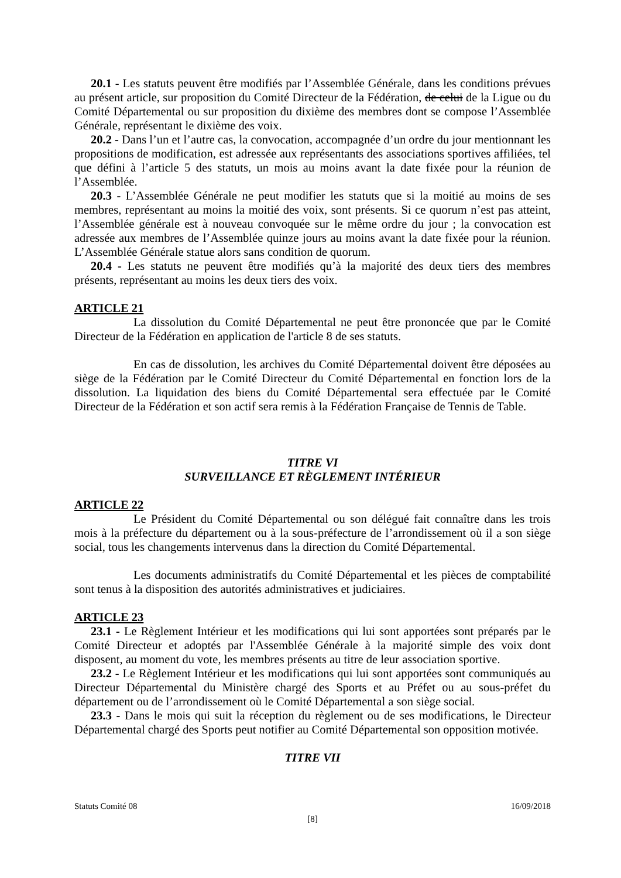20.1 - Les statuts peuvent être modifiés par l’Assemblée Générale, dans les conditions prévues au présent article, sur proposition du Comité Directeur de la Fédération, de celui de la Ligue ou du Comité Départemental ou sur proposition du dixième des membres dont se compose l’Assemblée Générale, représentant le dixième des voix.
20.2 - Dans l’un et l’autre cas, la convocation, accompagnée d’un ordre du jour mentionnant les propositions de modification, est adressée aux représentants des associations sportives affiliées, tel que défini à l’article 5 des statuts, un mois au moins avant la date fixée pour la réunion de l’Assemblée.
20.3 - L’Assemblée Générale ne peut modifier les statuts que si la moitié au moins de ses membres, représentant au moins la moitié des voix, sont présents. Si ce quorum n’est pas atteint, l’Assemblée générale est à nouveau convoquée sur le même ordre du jour ; la convocation est adressée aux membres de l’Assemblée quinze jours au moins avant la date fixée pour la réunion. L’Assemblée Générale statue alors sans condition de quorum.
20.4 - Les statuts ne peuvent être modifiés qu’à la majorité des deux tiers des membres présents, représentant au moins les deux tiers des voix.
ARTICLE 21
La dissolution du Comité Départemental ne peut être prononcée que par le Comité Directeur de la Fédération en application de l'article 8 de ses statuts.
En cas de dissolution, les archives du Comité Départemental doivent être déposées au siège de la Fédération par le Comité Directeur du Comité Départemental en fonction lors de la dissolution. La liquidation des biens du Comité Départemental sera effectuée par le Comité Directeur de la Fédération et son actif sera remis à la Fédération Française de Tennis de Table.
TITRE VI
SURVEILLANCE ET RÈGLEMENT INTÉRIEUR
ARTICLE 22
Le Président du Comité Départemental ou son délégué fait connaître dans les trois mois à la préfecture du département ou à la sous-préfecture de l’arrondissement où il a son siège social, tous les changements intervenus dans la direction du Comité Départemental.
Les documents administratifs du Comité Départemental et les pièces de comptabilité sont tenus à la disposition des autorités administratives et judiciaires.
ARTICLE 23
23.1 - Le Règlement Intérieur et les modifications qui lui sont apportées sont préparés par le Comité Directeur et adoptés par l'Assemblée Générale à la majorité simple des voix dont disposent, au moment du vote, les membres présents au titre de leur association sportive.
23.2 - Le Règlement Intérieur et les modifications qui lui sont apportées sont communiqués au Directeur Départemental du Ministère chargé des Sports et au Préfet ou au sous-préfet du département ou de l’arrondissement où le Comité Départemental a son siège social.
23.3 - Dans le mois qui suit la réception du règlement ou de ses modifications, le Directeur Départemental chargé des Sports peut notifier au Comité Départemental son opposition motivée.
TITRE VII
Statuts Comité 08 16/09/2018
[8]